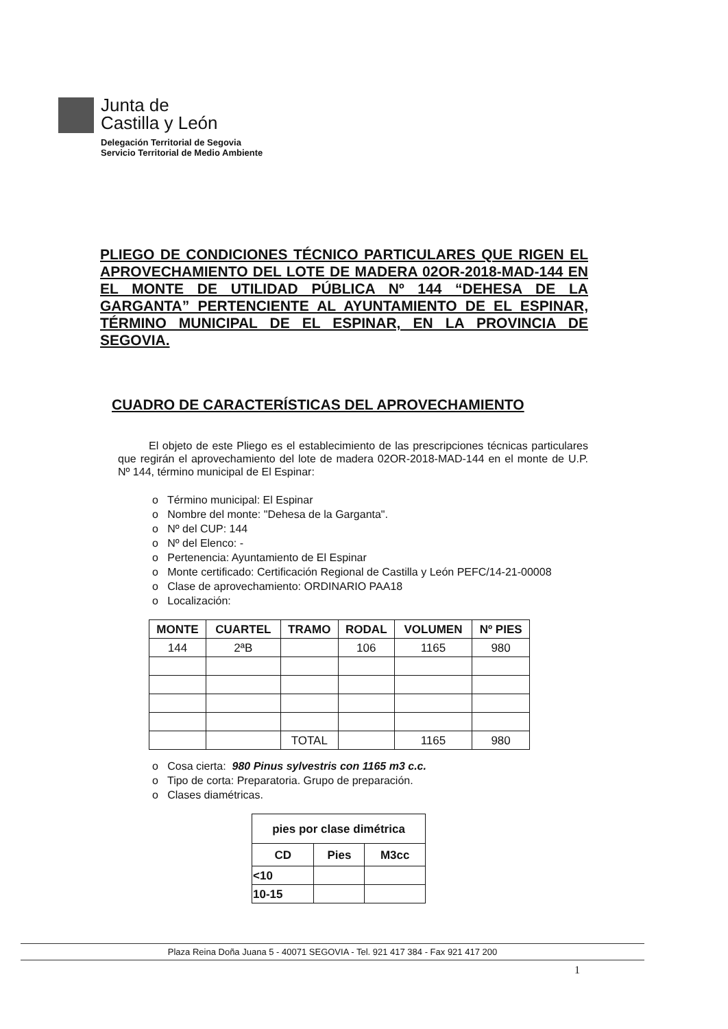Junta de
Castilla y León
Delegación Territorial de Segovia
Servicio Territorial de Medio Ambiente
PLIEGO DE CONDICIONES TÉCNICO PARTICULARES QUE RIGEN EL APROVECHAMIENTO DEL LOTE DE MADERA 02OR-2018-MAD-144 EN EL MONTE DE UTILIDAD PÚBLICA Nº 144 “DEHESA DE LA GARGANTA” PERTENCIENTE AL AYUNTAMIENTO DE EL ESPINAR, TÉRMINO MUNICIPAL DE EL ESPINAR, EN LA PROVINCIA DE SEGOVIA.
CUADRO DE CARACTERÍSTICAS DEL APROVECHAMIENTO
El objeto de este Pliego es el establecimiento de las prescripciones técnicas particulares que regirán el aprovechamiento del lote de madera 02OR-2018-MAD-144 en el monte de U.P. Nº 144, término municipal de El Espinar:
o Término municipal: El Espinar
o Nombre del monte: "Dehesa de la Garganta".
o Nº del CUP: 144
o Nº del Elenco: -
o Pertenencia: Ayuntamiento de El Espinar
o Monte certificado: Certificación Regional de Castilla y León PEFC/14-21-00008
o Clase de aprovechamiento: ORDINARIO PAA18
o Localización:
| MONTE | CUARTEL | TRAMO | RODAL | VOLUMEN | Nº PIES |
| --- | --- | --- | --- | --- | --- |
| 144 | 2ªB | | 106 | 1165 | 980 |
| | | TOTAL | | 1165 | 980 |
o Cosa cierta: 980 Pinus sylvestris con 1165 m3 c.c.
o Tipo de corta: Preparatoria. Grupo de preparación.
o Clases diamétricas.
| pies por clase dimétrica | | |
| --- | --- | --- |
| CD | Pies | M3cc |
| <10 | | |
| 10-15 | | |
Plaza Reina Doña Juana 5 - 40071 SEGOVIA - Tel. 921 417 384 - Fax 921 417 200
1